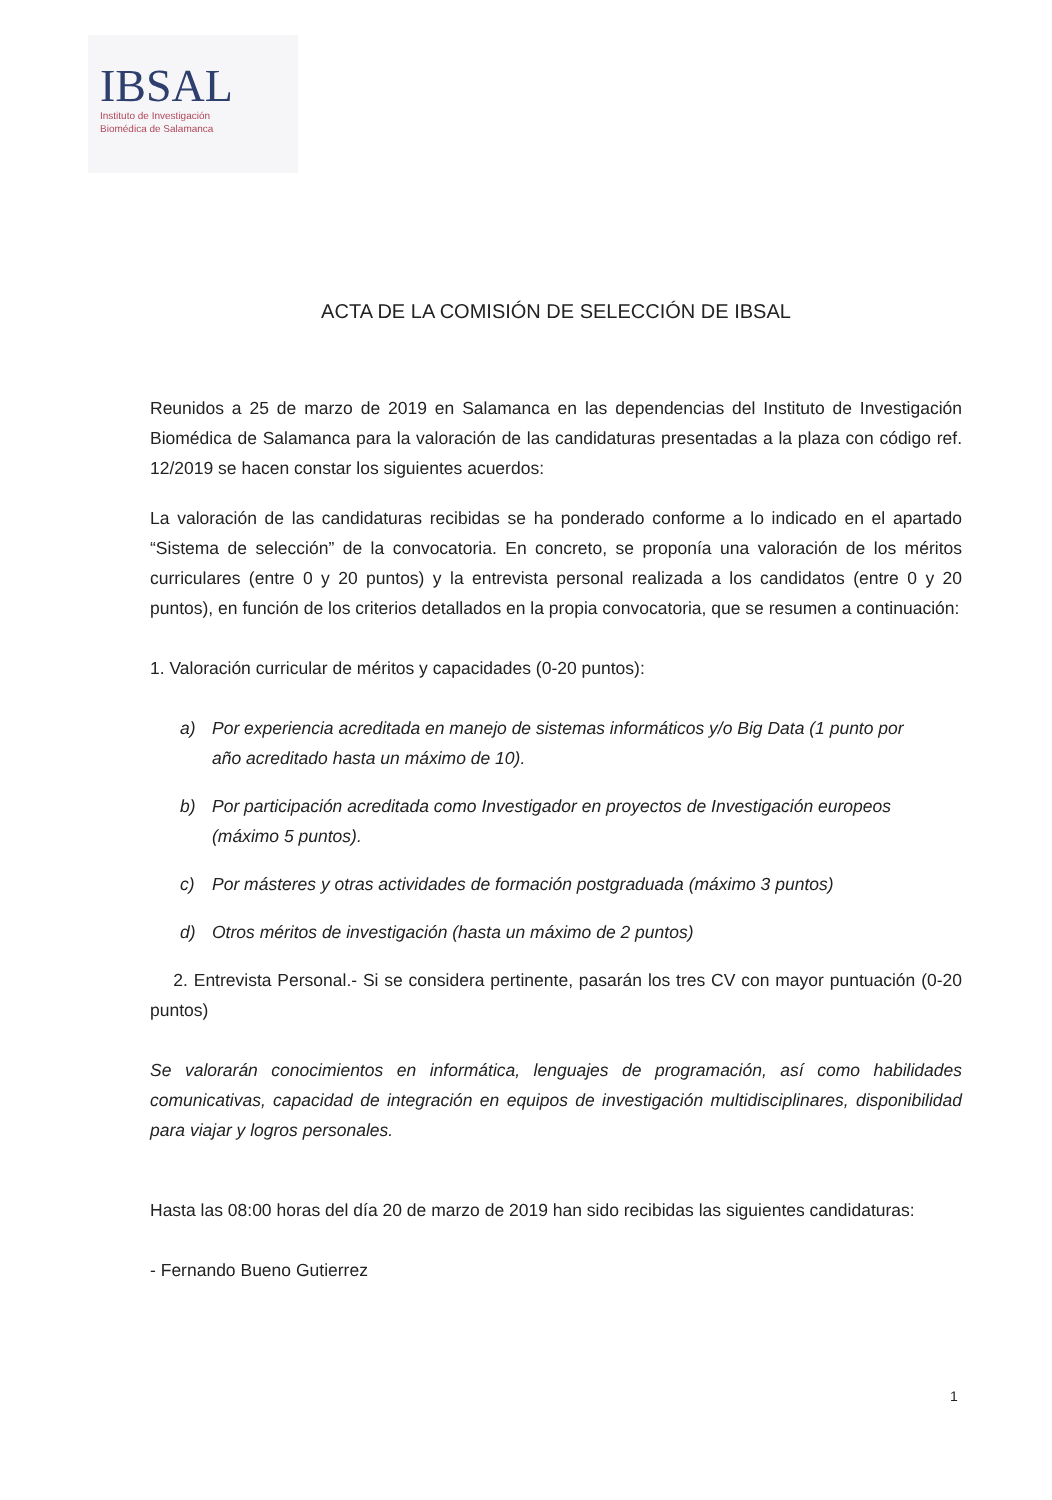IBSAL
Instituto de Investigación
Biomédica de Salamanca
ACTA DE LA COMISIÓN DE SELECCIÓN DE IBSAL
Reunidos a 25 de marzo de 2019 en Salamanca en las dependencias del Instituto de Investigación Biomédica de Salamanca para la valoración de las candidaturas presentadas a la plaza con código ref. 12/2019 se hacen constar los siguientes acuerdos:
La valoración de las candidaturas recibidas se ha ponderado conforme a lo indicado en el apartado “Sistema de selección” de la convocatoria. En concreto, se proponía una valoración de los méritos curriculares (entre 0 y 20 puntos) y la entrevista personal realizada a los candidatos (entre 0 y 20 puntos), en función de los criterios detallados en la propia convocatoria, que se resumen a continuación:
1. Valoración curricular de méritos y capacidades (0-20 puntos):
a) Por experiencia acreditada en manejo de sistemas informáticos y/o Big Data (1 punto por año acreditado hasta un máximo de 10).
b) Por participación acreditada como Investigador en proyectos de Investigación europeos (máximo 5 puntos).
c) Por másteres y otras actividades de formación postgraduada (máximo 3 puntos)
d) Otros méritos de investigación (hasta un máximo de 2 puntos)
2. Entrevista Personal.- Si se considera pertinente, pasarán los tres CV con mayor puntuación (0-20 puntos)
Se valorarán conocimientos en informática, lenguajes de programación, así como habilidades comunicativas, capacidad de integración en equipos de investigación multidisciplinares, disponibilidad para viajar y logros personales.
Hasta las 08:00 horas del día 20 de marzo de 2019 han sido recibidas las siguientes candidaturas:
- Fernando Bueno Gutierrez
1